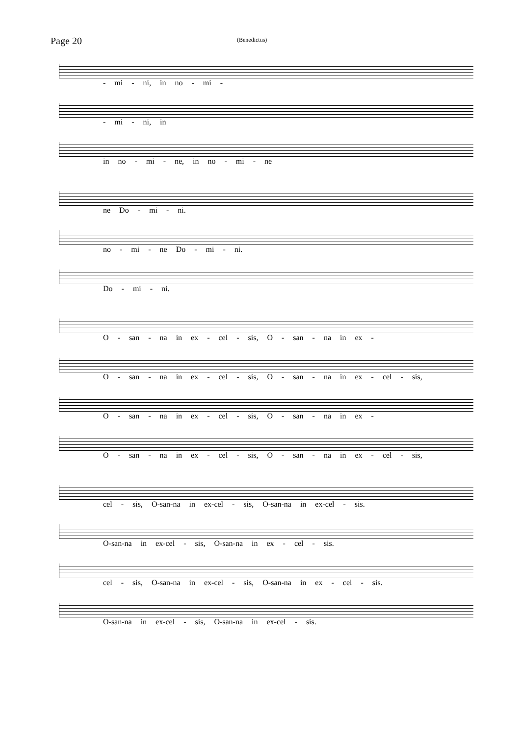Page 20
(Benedictus)
- mi - ni, in no - mi -
- mi - ni, in
in no - mi - ne, in no - mi - ne
ne Do - mi - ni.
no - mi - ne Do - mi - ni.
Do - mi - ni.
O - san - na in ex - cel - sis, O - san - na in ex -
O - san - na in ex - cel - sis, O - san - na in ex - cel - sis,
O - san - na in ex - cel - sis, O - san - na in ex -
O - san - na in ex - cel - sis, O - san - na in ex - cel - sis,
cel - sis, O-san-na in ex-cel - sis, O-san-na in ex-cel - sis.
O-san-na in ex-cel - sis, O-san-na in ex - cel - sis.
cel - sis, O-san-na in ex-cel - sis, O-san-na in ex - cel - sis.
O-san-na in ex-cel - sis, O-san-na in ex-cel - sis.